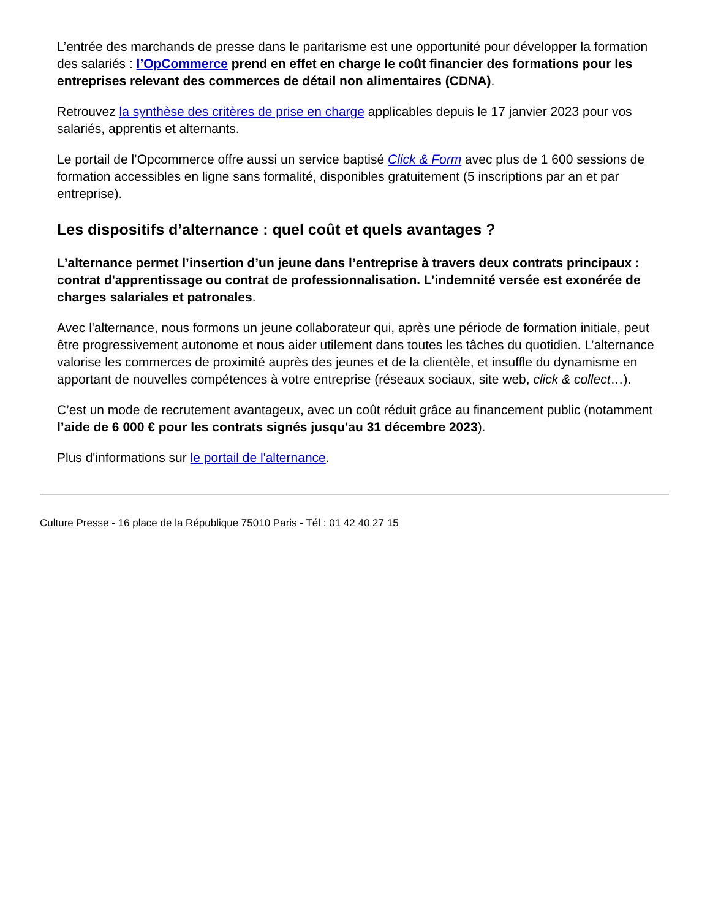L’entrée des marchands de presse dans le paritarisme est une opportunité pour développer la formation des salariés : l’OpCommerce prend en effet en charge le coût financier des formations pour les entreprises relevant des commerces de détail non alimentaires (CDNA).
Retrouvez la synthèse des critères de prise en charge applicables depuis le 17 janvier 2023 pour vos salariés, apprentis et alternants.
Le portail de l’Opcommerce offre aussi un service baptisé Click & Form avec plus de 1 600 sessions de formation accessibles en ligne sans formalité, disponibles gratuitement (5 inscriptions par an et par entreprise).
Les dispositifs d’alternance : quel coût et quels avantages ?
L’alternance permet l’insertion d’un jeune dans l’entreprise à travers deux contrats principaux : contrat d'apprentissage ou contrat de professionnalisation. L’indemnité versée est exonérée de charges salariales et patronales.
Avec l'alternance, nous formons un jeune collaborateur qui, après une période de formation initiale, peut être progressivement autonome et nous aider utilement dans toutes les tâches du quotidien. L’alternance valorise les commerces de proximité auprès des jeunes et de la clientèle, et insuffle du dynamisme en apportant de nouvelles compétences à votre entreprise (réseaux sociaux, site web, click & collect…).
C’est un mode de recrutement avantageux, avec un coût réduit grâce au financement public (notamment l’aide de 6 000 € pour les contrats signés jusqu'au 31 décembre 2023).
Plus d'informations sur le portail de l'alternance.
Culture Presse - 16 place de la République 75010 Paris - Tél : 01 42 40 27 15